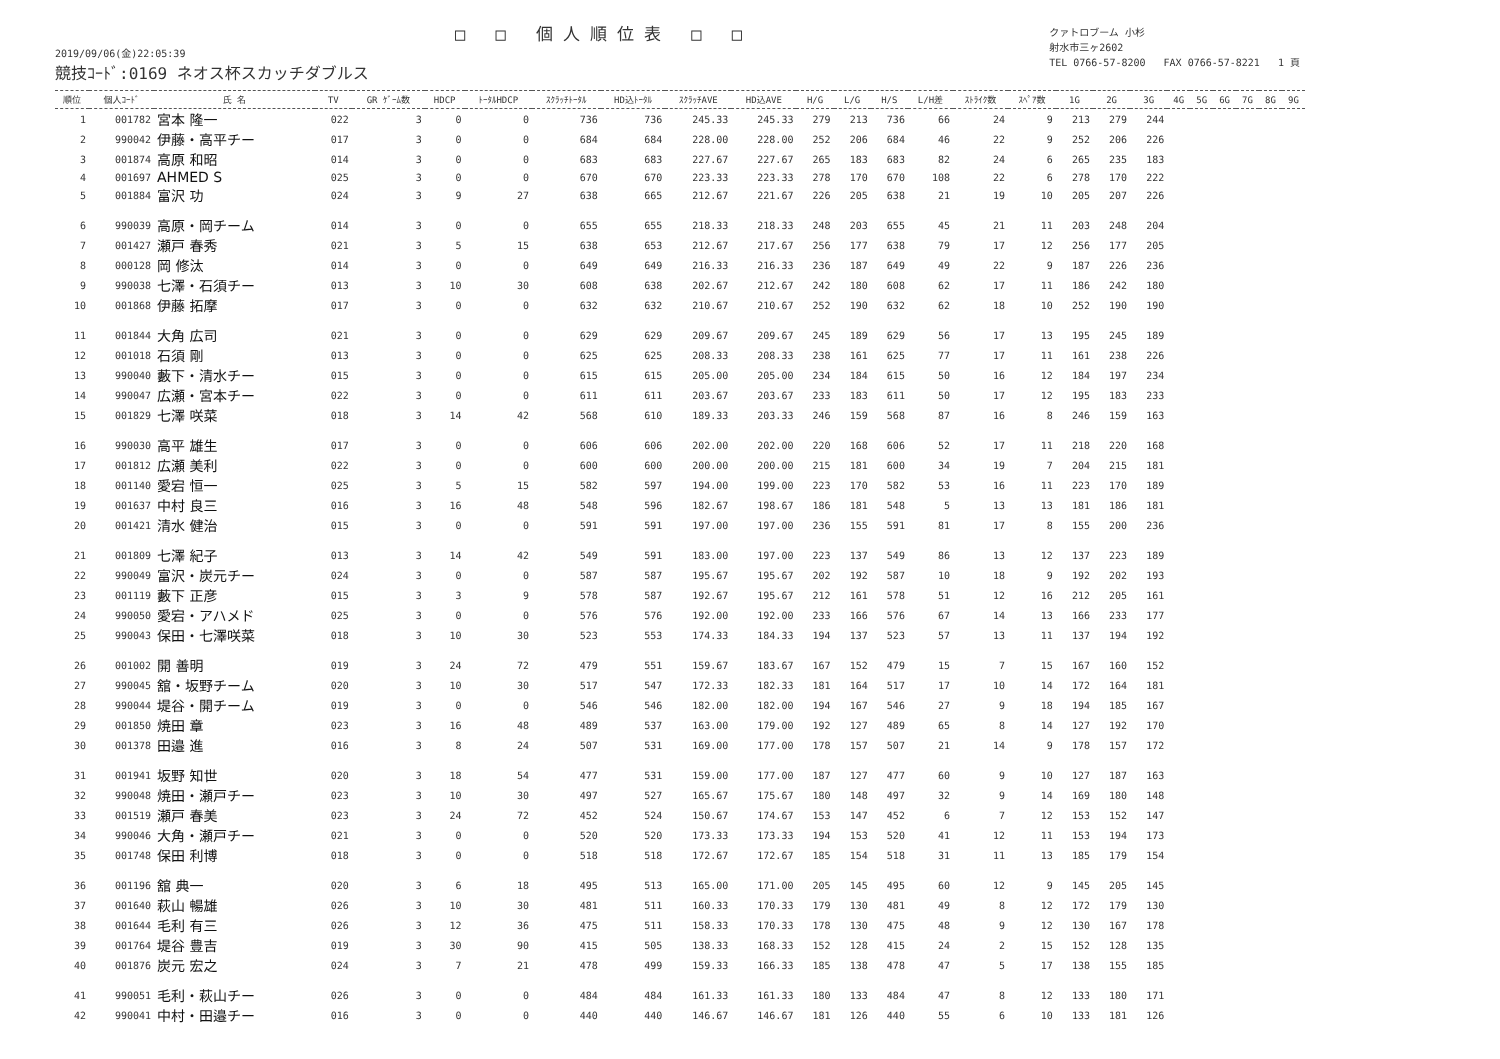□ □ 個人順位表 □ □
2019/09/06(金)22:05:39
競技ｺｰﾄﾞ:0169 ネオス杯スカッチダブルス
クァトロブーム 小杉
射水市三ヶ2602
TEL 0766-57-8200 FAX 0766-57-8221 1 頁
| 順位 | 個人ｺｰﾄﾞ | 氏 名 | TV | GR ｹﾞｰﾑ数 | HDCP | ﾄｰﾀﾙHDCP | ｽｸﾗｯﾁﾄｰﾀﾙ | HD込ﾄｰﾀﾙ | ｽｸﾗｯﾁAVE | HD込AVE | H/G | L/G | H/S | L/H差 | ｽﾄﾗｲｸ数 | ｽﾍﾟｱ数 | 1G | 2G | 3G | 4G | 5G | 6G | 7G | 8G | 9G |
| --- | --- | --- | --- | --- | --- | --- | --- | --- | --- | --- | --- | --- | --- | --- | --- | --- | --- | --- | --- | --- | --- | --- | --- | --- | --- |
| 1 | 001782 | 宮本 隆一 | 022 | 3 | 0 | 0 | 736 | 736 | 245.33 | 245.33 | 279 | 213 | 736 | 66 | 24 | 9 | 213 | 279 | 244 | | | | | | |
| 2 | 990042 | 伊藤・高平チー | 017 | 3 | 0 | 0 | 684 | 684 | 228.00 | 228.00 | 252 | 206 | 684 | 46 | 22 | 9 | 252 | 206 | 226 | | | | | | |
| 3 | 001874 | 高原 和昭 | 014 | 3 | 0 | 0 | 683 | 683 | 227.67 | 227.67 | 265 | 183 | 683 | 82 | 24 | 6 | 265 | 235 | 183 | | | | | | |
| 4 | 001697 | AHMED S | 025 | 3 | 0 | 0 | 670 | 670 | 223.33 | 223.33 | 278 | 170 | 670 | 108 | 22 | 6 | 278 | 170 | 222 | | | | | | |
| 5 | 001884 | 富沢 功 | 024 | 3 | 9 | 27 | 638 | 665 | 212.67 | 221.67 | 226 | 205 | 638 | 21 | 19 | 10 | 205 | 207 | 226 | | | | | | |
| 6 | 990039 | 高原・岡チーム | 014 | 3 | 0 | 0 | 655 | 655 | 218.33 | 218.33 | 248 | 203 | 655 | 45 | 21 | 11 | 203 | 248 | 204 | | | | | | |
| 7 | 001427 | 瀬戸 春秀 | 021 | 3 | 5 | 15 | 638 | 653 | 212.67 | 217.67 | 256 | 177 | 638 | 79 | 17 | 12 | 256 | 177 | 205 | | | | | | |
| 8 | 000128 | 岡 修汰 | 014 | 3 | 0 | 0 | 649 | 649 | 216.33 | 216.33 | 236 | 187 | 649 | 49 | 22 | 9 | 187 | 226 | 236 | | | | | | |
| 9 | 990038 | 七澤・石須チー | 013 | 3 | 10 | 30 | 608 | 638 | 202.67 | 212.67 | 242 | 180 | 608 | 62 | 17 | 11 | 186 | 242 | 180 | | | | | | |
| 10 | 001868 | 伊藤 拓摩 | 017 | 3 | 0 | 0 | 632 | 632 | 210.67 | 210.67 | 252 | 190 | 632 | 62 | 18 | 10 | 252 | 190 | 190 | | | | | | |
| 11 | 001844 | 大角 広司 | 021 | 3 | 0 | 0 | 629 | 629 | 209.67 | 209.67 | 245 | 189 | 629 | 56 | 17 | 13 | 195 | 245 | 189 | | | | | | |
| 12 | 001018 | 石須 剛 | 013 | 3 | 0 | 0 | 625 | 625 | 208.33 | 208.33 | 238 | 161 | 625 | 77 | 17 | 11 | 161 | 238 | 226 | | | | | | |
| 13 | 990040 | 藪下・清水チー | 015 | 3 | 0 | 0 | 615 | 615 | 205.00 | 205.00 | 234 | 184 | 615 | 50 | 16 | 12 | 184 | 197 | 234 | | | | | | |
| 14 | 990047 | 広瀬・宮本チー | 022 | 3 | 0 | 0 | 611 | 611 | 203.67 | 203.67 | 233 | 183 | 611 | 50 | 17 | 12 | 195 | 183 | 233 | | | | | | |
| 15 | 001829 | 七澤 咲菜 | 018 | 3 | 14 | 42 | 568 | 610 | 189.33 | 203.33 | 246 | 159 | 568 | 87 | 16 | 8 | 246 | 159 | 163 | | | | | | |
| 16 | 990030 | 高平 雄生 | 017 | 3 | 0 | 0 | 606 | 606 | 202.00 | 202.00 | 220 | 168 | 606 | 52 | 17 | 11 | 218 | 220 | 168 | | | | | | |
| 17 | 001812 | 広瀬 美利 | 022 | 3 | 0 | 0 | 600 | 600 | 200.00 | 200.00 | 215 | 181 | 600 | 34 | 19 | 7 | 204 | 215 | 181 | | | | | | |
| 18 | 001140 | 愛宕 恒一 | 025 | 3 | 5 | 15 | 582 | 597 | 194.00 | 199.00 | 223 | 170 | 582 | 53 | 16 | 11 | 223 | 170 | 189 | | | | | | |
| 19 | 001637 | 中村 良三 | 016 | 3 | 16 | 48 | 548 | 596 | 182.67 | 198.67 | 186 | 181 | 548 | 5 | 13 | 13 | 181 | 186 | 181 | | | | | | |
| 20 | 001421 | 清水 健治 | 015 | 3 | 0 | 0 | 591 | 591 | 197.00 | 197.00 | 236 | 155 | 591 | 81 | 17 | 8 | 155 | 200 | 236 | | | | | | |
| 21 | 001809 | 七澤 紀子 | 013 | 3 | 14 | 42 | 549 | 591 | 183.00 | 197.00 | 223 | 137 | 549 | 86 | 13 | 12 | 137 | 223 | 189 | | | | | | |
| 22 | 990049 | 富沢・炭元チー | 024 | 3 | 0 | 0 | 587 | 587 | 195.67 | 195.67 | 202 | 192 | 587 | 10 | 18 | 9 | 192 | 202 | 193 | | | | | | |
| 23 | 001119 | 藪下 正彦 | 015 | 3 | 3 | 9 | 578 | 587 | 192.67 | 195.67 | 212 | 161 | 578 | 51 | 12 | 16 | 212 | 205 | 161 | | | | | | |
| 24 | 990050 | 愛宕・アハメド | 025 | 3 | 0 | 0 | 576 | 576 | 192.00 | 192.00 | 233 | 166 | 576 | 67 | 14 | 13 | 166 | 233 | 177 | | | | | | |
| 25 | 990043 | 保田・七澤咲菜 | 018 | 3 | 10 | 30 | 523 | 553 | 174.33 | 184.33 | 194 | 137 | 523 | 57 | 13 | 11 | 137 | 194 | 192 | | | | | | |
| 26 | 001002 | 開 善明 | 019 | 3 | 24 | 72 | 479 | 551 | 159.67 | 183.67 | 167 | 152 | 479 | 15 | 7 | 15 | 167 | 160 | 152 | | | | | | |
| 27 | 990045 | 舘・坂野チーム | 020 | 3 | 10 | 30 | 517 | 547 | 172.33 | 182.33 | 181 | 164 | 517 | 17 | 10 | 14 | 172 | 164 | 181 | | | | | | |
| 28 | 990044 | 堤谷・開チーム | 019 | 3 | 0 | 0 | 546 | 546 | 182.00 | 182.00 | 194 | 167 | 546 | 27 | 9 | 18 | 194 | 185 | 167 | | | | | | |
| 29 | 001850 | 焼田 章 | 023 | 3 | 16 | 48 | 489 | 537 | 163.00 | 179.00 | 192 | 127 | 489 | 65 | 8 | 14 | 127 | 192 | 170 | | | | | | |
| 30 | 001378 | 田邉 進 | 016 | 3 | 8 | 24 | 507 | 531 | 169.00 | 177.00 | 178 | 157 | 507 | 21 | 14 | 9 | 178 | 157 | 172 | | | | | | |
| 31 | 001941 | 坂野 知世 | 020 | 3 | 18 | 54 | 477 | 531 | 159.00 | 177.00 | 187 | 127 | 477 | 60 | 9 | 10 | 127 | 187 | 163 | | | | | | |
| 32 | 990048 | 焼田・瀬戸チー | 023 | 3 | 10 | 30 | 497 | 527 | 165.67 | 175.67 | 180 | 148 | 497 | 32 | 9 | 14 | 169 | 180 | 148 | | | | | | |
| 33 | 001519 | 瀬戸 春美 | 023 | 3 | 24 | 72 | 452 | 524 | 150.67 | 174.67 | 153 | 147 | 452 | 6 | 7 | 12 | 153 | 152 | 147 | | | | | | |
| 34 | 990046 | 大角・瀬戸チー | 021 | 3 | 0 | 0 | 520 | 520 | 173.33 | 173.33 | 194 | 153 | 520 | 41 | 12 | 11 | 153 | 194 | 173 | | | | | | |
| 35 | 001748 | 保田 利博 | 018 | 3 | 0 | 0 | 518 | 518 | 172.67 | 172.67 | 185 | 154 | 518 | 31 | 11 | 13 | 185 | 179 | 154 | | | | | | |
| 36 | 001196 | 舘 典一 | 020 | 3 | 6 | 18 | 495 | 513 | 165.00 | 171.00 | 205 | 145 | 495 | 60 | 12 | 9 | 145 | 205 | 145 | | | | | | |
| 37 | 001640 | 萩山 暢雄 | 026 | 3 | 10 | 30 | 481 | 511 | 160.33 | 170.33 | 179 | 130 | 481 | 49 | 8 | 12 | 172 | 179 | 130 | | | | | | |
| 38 | 001644 | 毛利 有三 | 026 | 3 | 12 | 36 | 475 | 511 | 158.33 | 170.33 | 178 | 130 | 475 | 48 | 9 | 12 | 130 | 167 | 178 | | | | | | |
| 39 | 001764 | 堤谷 豊吉 | 019 | 3 | 30 | 90 | 415 | 505 | 138.33 | 168.33 | 152 | 128 | 415 | 24 | 2 | 15 | 152 | 128 | 135 | | | | | | |
| 40 | 001876 | 炭元 宏之 | 024 | 3 | 7 | 21 | 478 | 499 | 159.33 | 166.33 | 185 | 138 | 478 | 47 | 5 | 17 | 138 | 155 | 185 | | | | | | |
| 41 | 990051 | 毛利・萩山チー | 026 | 3 | 0 | 0 | 484 | 484 | 161.33 | 161.33 | 180 | 133 | 484 | 47 | 8 | 12 | 133 | 180 | 171 | | | | | | |
| 42 | 990041 | 中村・田邉チー | 016 | 3 | 0 | 0 | 440 | 440 | 146.67 | 146.67 | 181 | 126 | 440 | 55 | 6 | 10 | 133 | 181 | 126 | | | | | | |